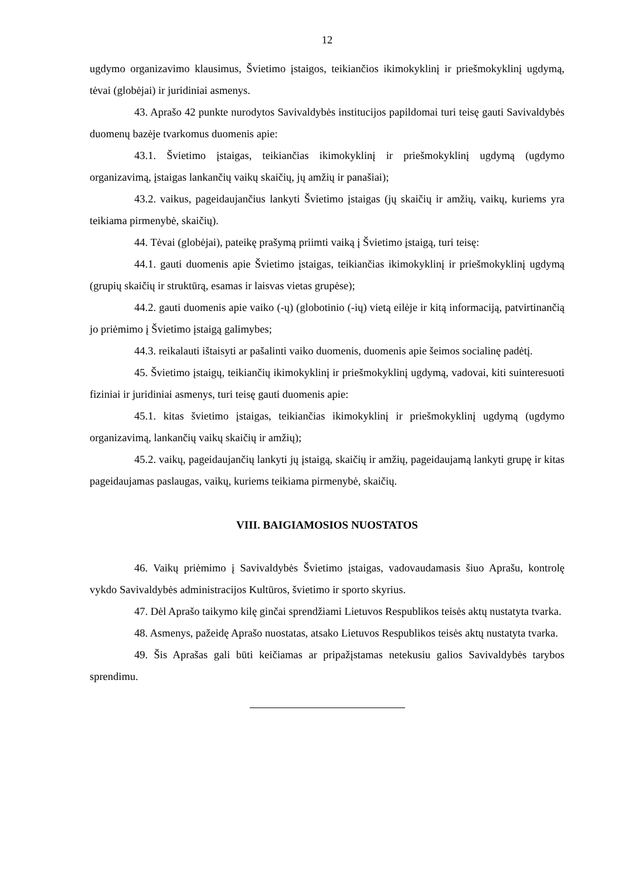12
ugdymo organizavimo klausimus, Švietimo įstaigos, teikiančios ikimokyklinį ir priešmokyklinį ugdymą, tėvai (globėjai) ir juridiniai asmenys.
43. Aprašo 42 punkte nurodytos Savivaldybės institucijos papildomai turi teisę gauti Savivaldybės duomenų bazėje tvarkomus duomenis apie:
43.1. Švietimo įstaigas, teikiančias ikimokyklinį ir priešmokyklinį ugdymą (ugdymo organizavimą, įstaigas lankančių vaikų skaičių, jų amžių ir panašiai);
43.2. vaikus, pageidaujančius lankyti Švietimo įstaigas (jų skaičių ir amžių, vaikų, kuriems yra teikiama pirmenybė, skaičių).
44. Tėvai (globėjai), pateikę prašymą priimti vaiką į Švietimo įstaigą, turi teisę:
44.1. gauti duomenis apie Švietimo įstaigas, teikiančias ikimokyklinį ir priešmokyklinį ugdymą (grupių skaičių ir struktūrą, esamas ir laisvas vietas grupėse);
44.2. gauti duomenis apie vaiko (-ų) (globotinio (-ių) vietą eilėje ir kitą informaciją, patvirtinančią jo priėmimo į Švietimo įstaigą galimybes;
44.3. reikalauti ištaisyti ar pašalinti vaiko duomenis, duomenis apie šeimos socialinę padėtį.
45. Švietimo įstaigų, teikiančių ikimokyklinį ir priešmokyklinį ugdymą, vadovai, kiti suinteresuoti fiziniai ir juridiniai asmenys, turi teisę gauti duomenis apie:
45.1. kitas švietimo įstaigas, teikiančias ikimokyklinį ir priešmokyklinį ugdymą (ugdymo organizavimą, lankančių vaikų skaičių ir amžių);
45.2. vaikų, pageidaujančių lankyti jų įstaigą, skaičių ir amžių, pageidaujamą lankyti grupę ir kitas pageidaujamas paslaugas, vaikų, kuriems teikiama pirmenybė, skaičių.
VIII. BAIGIAMOSIOS NUOSTATOS
46. Vaikų priėmimo į Savivaldybės Švietimo įstaigas, vadovaudamasis šiuo Aprašu, kontrolę vykdo Savivaldybės administracijos Kultūros, švietimo ir sporto skyrius.
47. Dėl Aprašo taikymo kilę ginčai sprendžiami Lietuvos Respublikos teisės aktų nustatyta tvarka.
48. Asmenys, pažeidę Aprašo nuostatas, atsako Lietuvos Respublikos teisės aktų nustatyta tvarka.
49. Šis Aprašas gali būti keičiamas ar pripažįstamas netekusiu galios Savivaldybės tarybos sprendimu.